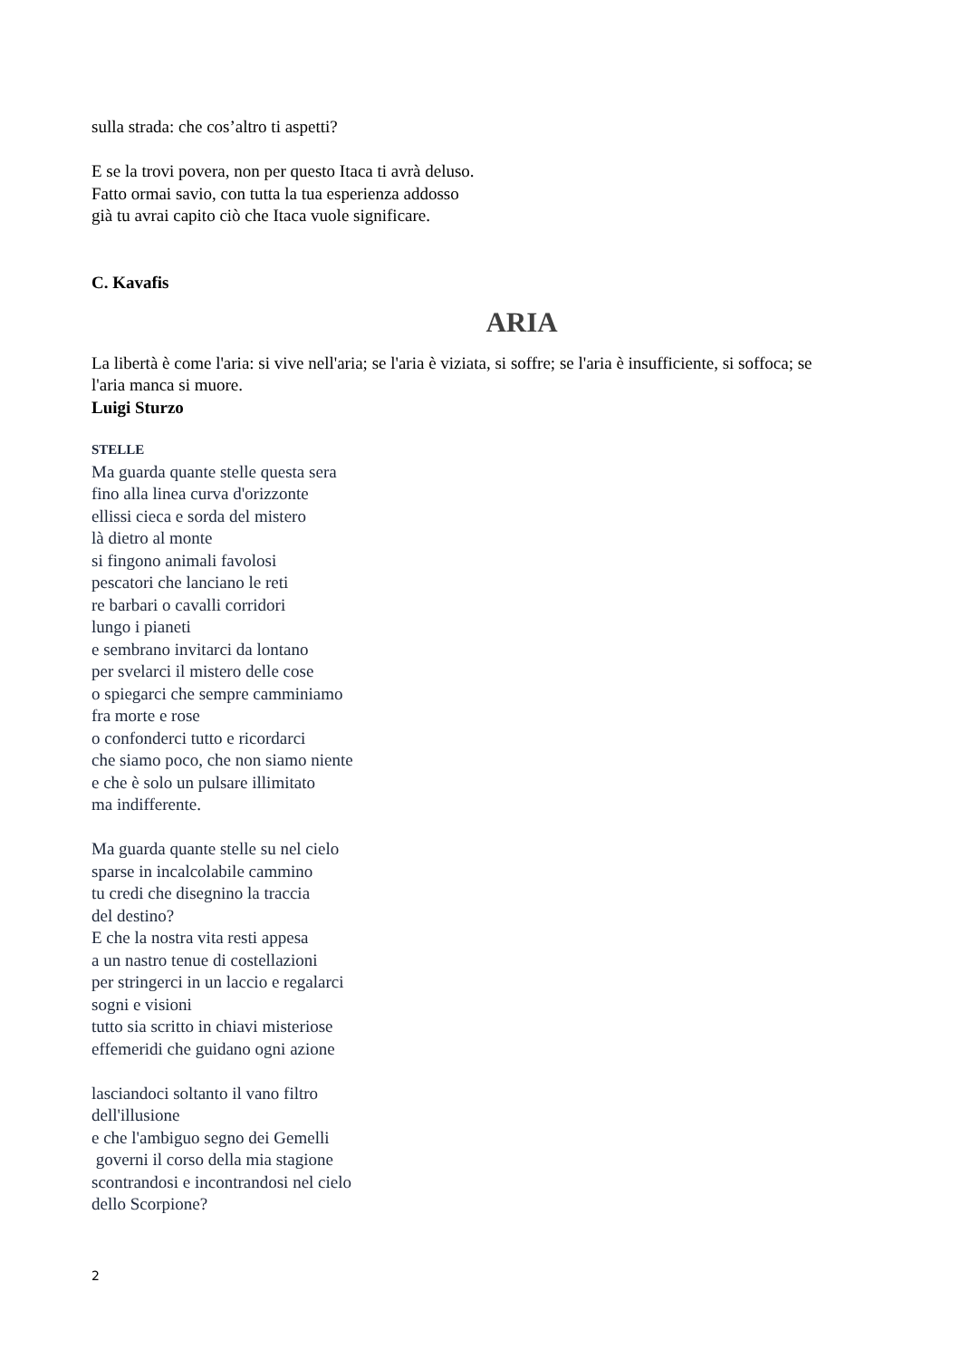sulla strada: che cos’altro ti aspetti?
E se la trovi povera, non per questo Itaca ti avrà deluso.
Fatto ormai savio, con tutta la tua esperienza addosso
già tu avrai capito ciò che Itaca vuole significare.
C. Kavafis
ARIA
La libertà è come l'aria: si vive nell'aria; se l'aria è viziata, si soffre; se l'aria è insufficiente, si soffoca; se l'aria manca si muore.
Luigi Sturzo
STELLE
Ma guarda quante stelle questa sera
fino alla linea curva d'orizzonte
ellissi cieca e sorda del mistero
là dietro al monte
si fingono animali favolosi
pescatori che lanciano le reti
re barbari o cavalli corridori
lungo i pianeti
e sembrano invitarci da lontano
per svelarci il mistero delle cose
o spiegarci che sempre camminiamo
fra morte e rose
o confonderci tutto e ricordarci
che siamo poco, che non siamo niente
e che è solo un pulsare illimitato
ma indifferente.
Ma guarda quante stelle su nel cielo
sparse in incalcolabile cammino
tu credi che disegnino la traccia
del destino?
E che la nostra vita resti appesa
a un nastro tenue di costellazioni
per stringerci in un laccio e regalarci
sogni e visioni
tutto sia scritto in chiavi misteriose
effemeridi che guidano ogni azione
lasciandoci soltanto il vano filtro
dell'illusione
e che l'ambiguo segno dei Gemelli
governi il corso della mia stagione
scontrandosi e incontrandosi nel cielo
dello Scorpione?
2